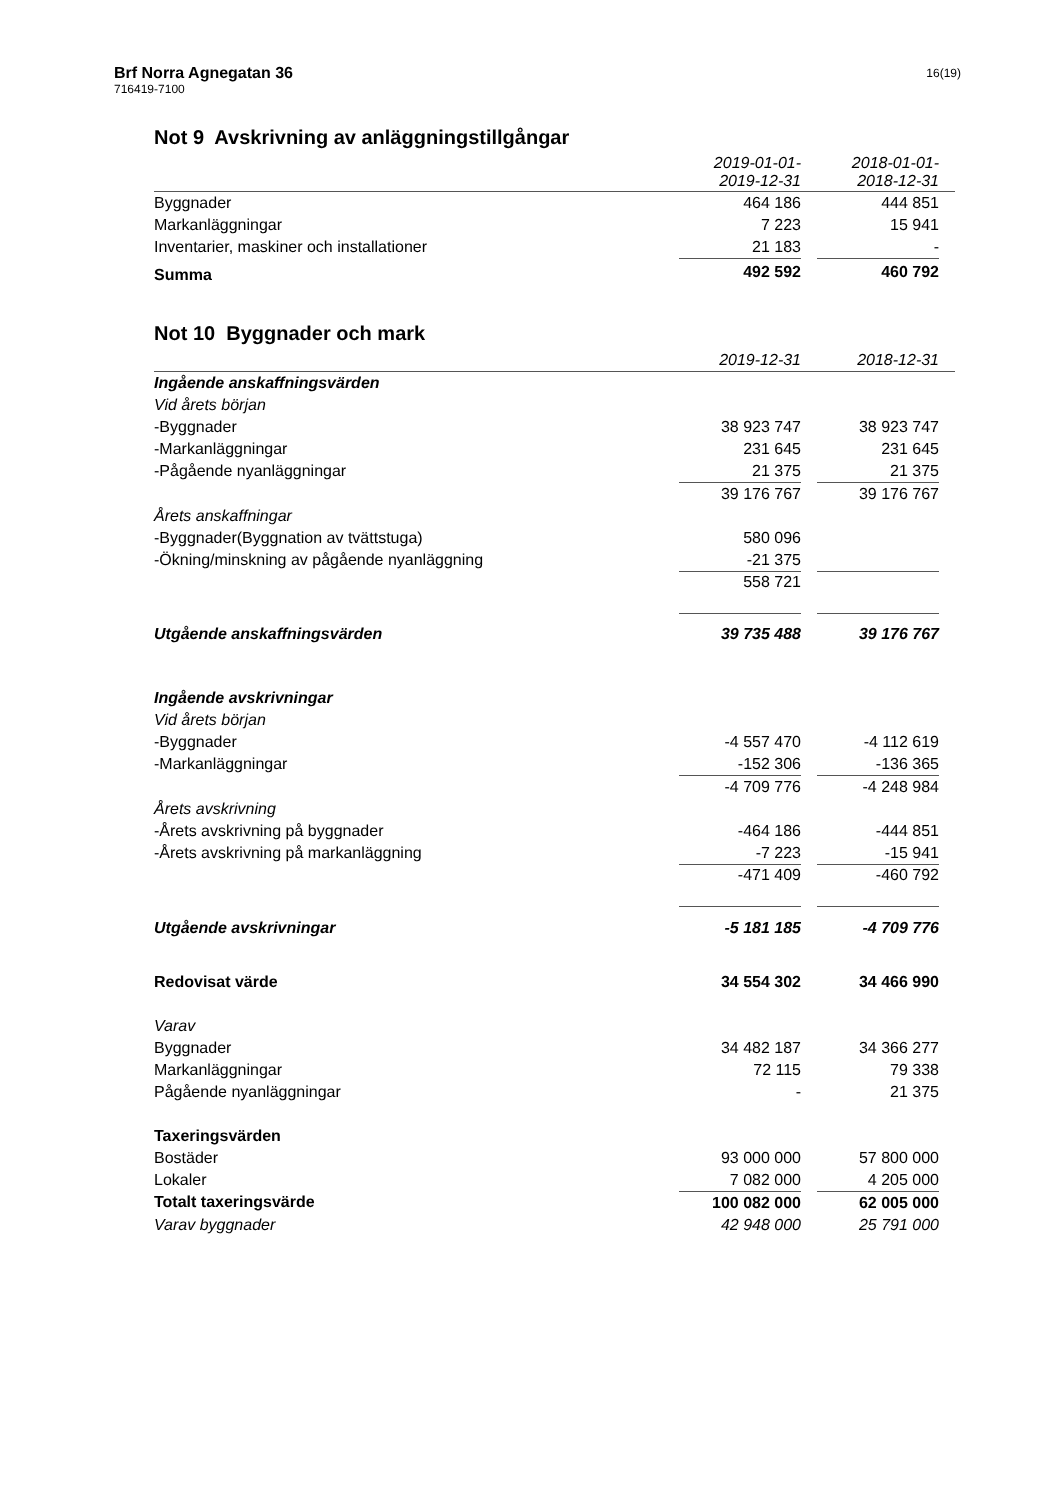Brf Norra Agnegatan 36
716419-7100
16(19)
Not 9 Avskrivning av anläggningstillgångar
| | 2019-01-01- 2019-12-31 | | 2018-01-01- 2018-12-31 | |
| Byggnader | 464 186 | | 444 851 | |
| Markanläggningar | 7 223 | | 15 941 | |
| Inventarier, maskiner och installationer | 21 183 | | - | |
| Summa | 492 592 | | 460 792 | |
Not 10 Byggnader och mark
| | 2019-12-31 | | 2018-12-31 | |
| Ingående anskaffningsvärden | | | | |
| Vid årets början | | | | |
| -Byggnader | 38 923 747 | | 38 923 747 | |
| -Markanläggningar | 231 645 | | 231 645 | |
| -Pågående nyanläggningar | 21 375 | | 21 375 | |
| | 39 176 767 | | 39 176 767 | |
| Årets anskaffningar | | | | |
| -Byggnader(Byggnation av tvättstuga) | 580 096 | | | |
| -Ökning/minskning av pågående nyanläggning | -21 375 | | | |
| | 558 721 | | | |
| Utgående anskaffningsvärden | 39 735 488 | | 39 176 767 | |
| Ingående avskrivningar | | | | |
| Vid årets början | | | | |
| -Byggnader | -4 557 470 | | -4 112 619 | |
| -Markanläggningar | -152 306 | | -136 365 | |
| | -4 709 776 | | -4 248 984 | |
| Årets avskrivning | | | | |
| -Årets avskrivning på byggnader | -464 186 | | -444 851 | |
| -Årets avskrivning på markanläggning | -7 223 | | -15 941 | |
| | -471 409 | | -460 792 | |
| Utgående avskrivningar | -5 181 185 | | -4 709 776 | |
| Redovisat värde | 34 554 302 | | 34 466 990 | |
| Varav | | | | |
| Byggnader | 34 482 187 | | 34 366 277 | |
| Markanläggningar | 72 115 | | 79 338 | |
| Pågående nyanläggningar | - | | 21 375 | |
| Taxeringsvärden | | | | |
| Bostäder | 93 000 000 | | 57 800 000 | |
| Lokaler | 7 082 000 | | 4 205 000 | |
| Totalt taxeringsvärde | 100 082 000 | | 62 005 000 | |
| Varav byggnader | 42 948 000 | | 25 791 000 | |